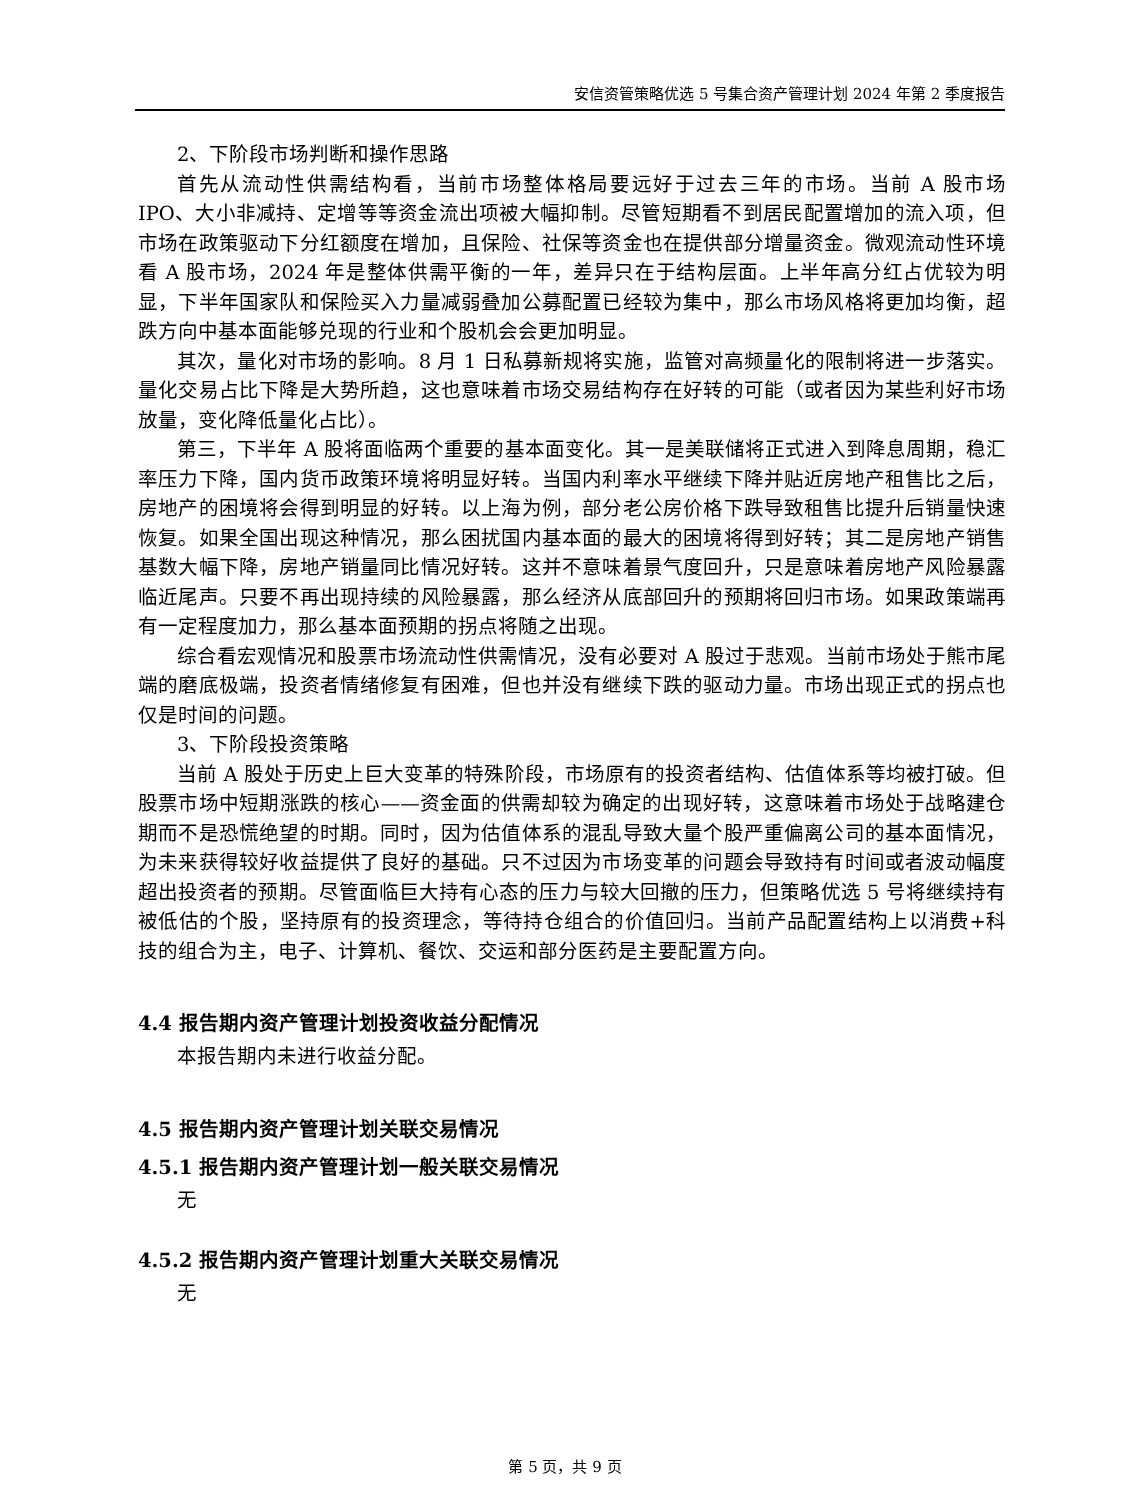安信资管策略优选 5 号集合资产管理计划 2024 年第 2 季度报告
2、下阶段市场判断和操作思路
首先从流动性供需结构看，当前市场整体格局要远好于过去三年的市场。当前 A 股市场 IPO、大小非减持、定增等等资金流出项被大幅抑制。尽管短期看不到居民配置增加的流入项，但市场在政策驱动下分红额度在增加，且保险、社保等资金也在提供部分增量资金。微观流动性环境看 A 股市场，2024 年是整体供需平衡的一年，差异只在于结构层面。上半年高分红占优较为明显，下半年国家队和保险买入力量减弱叠加公募配置已经较为集中，那么市场风格将更加均衡，超跌方向中基本面能够兑现的行业和个股机会会更加明显。
其次，量化对市场的影响。8 月 1 日私募新规将实施，监管对高频量化的限制将进一步落实。量化交易占比下降是大势所趋，这也意味着市场交易结构存在好转的可能（或者因为某些利好市场放量，变化降低量化占比）。
第三，下半年 A 股将面临两个重要的基本面变化。其一是美联储将正式进入到降息周期，稳汇率压力下降，国内货币政策环境将明显好转。当国内利率水平继续下降并贴近房地产租售比之后，房地产的困境将会得到明显的好转。以上海为例，部分老公房价格下跌导致租售比提升后销量快速恢复。如果全国出现这种情况，那么困扰国内基本面的最大的困境将得到好转；其二是房地产销售基数大幅下降，房地产销量同比情况好转。这并不意味着景气度回升，只是意味着房地产风险暴露临近尾声。只要不再出现持续的风险暴露，那么经济从底部回升的预期将回归市场。如果政策端再有一定程度加力，那么基本面预期的拐点将随之出现。
综合看宏观情况和股票市场流动性供需情况，没有必要对 A 股过于悲观。当前市场处于熊市尾端的磨底极端，投资者情绪修复有困难，但也并没有继续下跌的驱动力量。市场出现正式的拐点也仅是时间的问题。
3、下阶段投资策略
当前 A 股处于历史上巨大变革的特殊阶段，市场原有的投资者结构、估值体系等均被打破。但股票市场中短期涨跌的核心——资金面的供需却较为确定的出现好转，这意味着市场处于战略建仓期而不是恐慌绝望的时期。同时，因为估值体系的混乱导致大量个股严重偏离公司的基本面情况，为未来获得较好收益提供了良好的基础。只不过因为市场变革的问题会导致持有时间或者波动幅度超出投资者的预期。尽管面临巨大持有心态的压力与较大回撤的压力，但策略优选 5 号将继续持有被低估的个股，坚持原有的投资理念，等待持仓组合的价值回归。当前产品配置结构上以消费+科技的组合为主，电子、计算机、餐饮、交运和部分医药是主要配置方向。
4.4 报告期内资产管理计划投资收益分配情况
本报告期内未进行收益分配。
4.5 报告期内资产管理计划关联交易情况
4.5.1 报告期内资产管理计划一般关联交易情况
无
4.5.2 报告期内资产管理计划重大关联交易情况
无
第 5 页，共 9 页